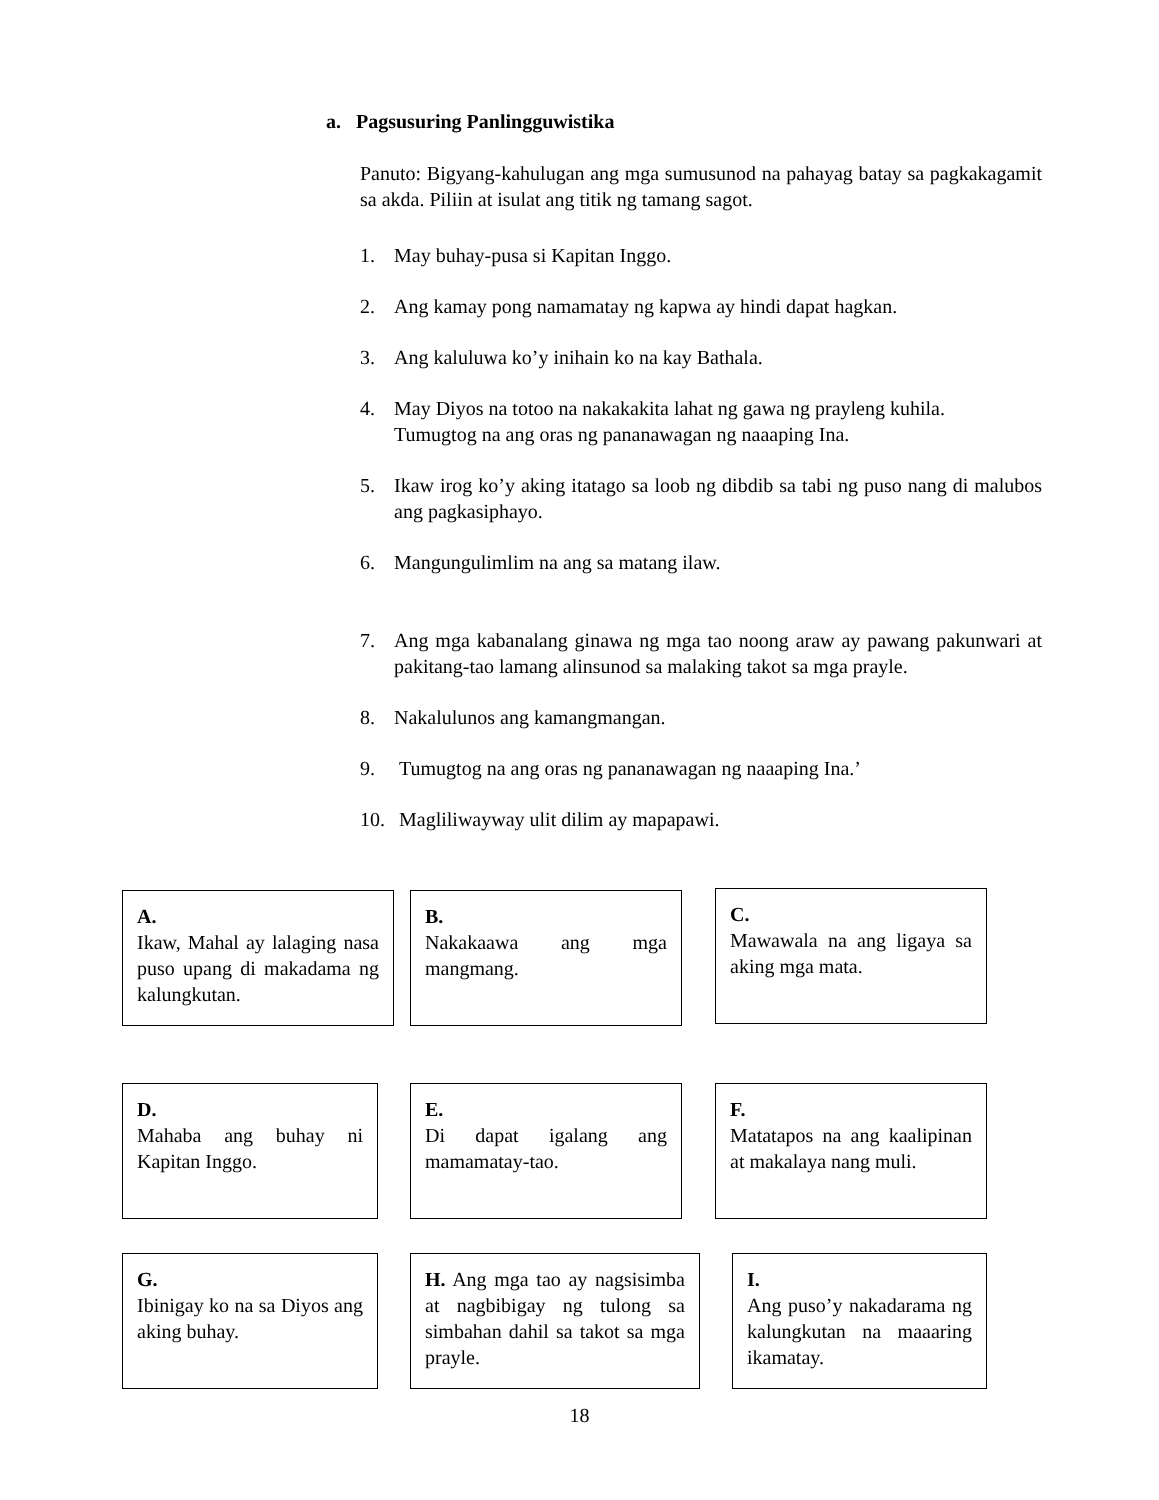a. Pagsusuring Panlingguwistika
Panuto: Bigyang-kahulugan ang mga sumusunod na pahayag batay sa pagkakagamit sa akda. Piliin at isulat ang titik ng tamang sagot.
1. May buhay-pusa si Kapitan Inggo.
2. Ang kamay pong namamatay ng kapwa ay hindi dapat hagkan.
3. Ang kaluluwa ko’y inihain ko na kay Bathala.
4. May Diyos na totoo na nakakakita lahat ng gawa ng prayleng kuhila.
Tumugtog na ang oras ng pananawagan ng naaaping Ina.
5. Ikaw irog ko’y aking itatago sa loob ng dibdib sa tabi ng puso nang di malubos ang pagkasiphayo.
6. Mangungulimlim na ang sa matang ilaw.
7. Ang mga kabanalang ginawa ng mga tao noong araw ay pawang pakunwari at pakitang-tao lamang alinsunod sa malaking takot sa mga prayle.
8. Nakalulunos ang kamangmangan.
9. Tumugtog na ang oras ng pananawagan ng naaaping Ina.’
10. Magliliwayway ulit dilim ay mapapawi.
A.
Ikaw, Mahal ay lalaging nasa puso upang di makadama ng kalungkutan.
B.
Nakakaawa ang mga mangmang.
C.
Mawawala na ang ligaya sa aking mga mata.
D.
Mahaba ang buhay ni Kapitan Inggo.
E.
Di dapat igalang ang mamamatay-tao.
F.
Matatapos na ang kaalipinan at makalaya nang muli.
G.
Ibinigay ko na sa Diyos ang aking buhay.
H. Ang mga tao ay nagsisimba at nagbibigay ng tulong sa simbahan dahil sa takot sa mga prayle.
I.
Ang puso’y nakadarama ng kalungkutan na maaaring ikamatay.
18